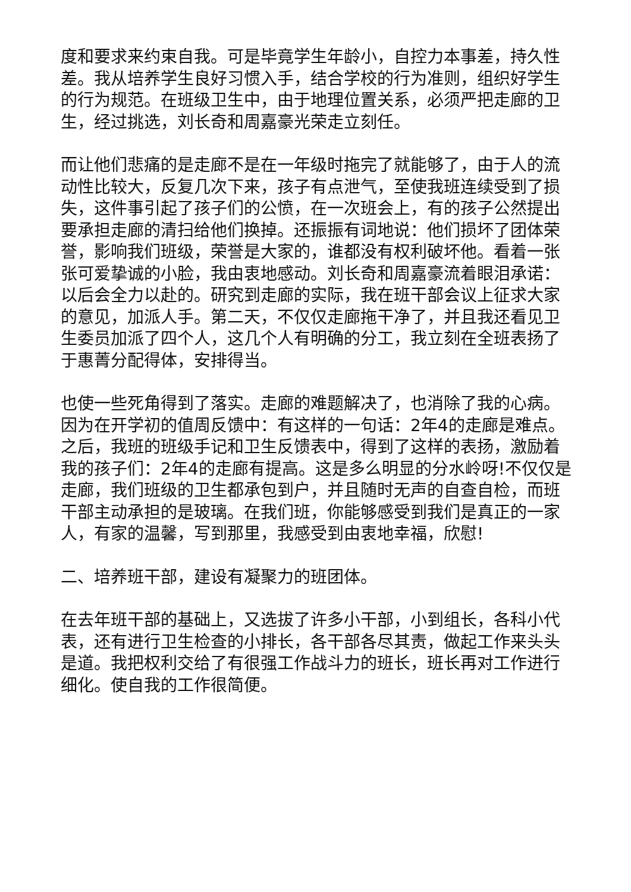度和要求来约束自我。可是毕竟学生年龄小，自控力本事差，持久性差。我从培养学生良好习惯入手，结合学校的行为准则，组织好学生的行为规范。在班级卫生中，由于地理位置关系，必须严把走廊的卫生，经过挑选，刘长奇和周嘉豪光荣走立刻任。
而让他们悲痛的是走廊不是在一年级时拖完了就能够了，由于人的流动性比较大，反复几次下来，孩子有点泄气，至使我班连续受到了损失，这件事引起了孩子们的公愤，在一次班会上，有的孩子公然提出要承担走廊的清扫给他们换掉。还振振有词地说：他们损坏了团体荣誉，影响我们班级，荣誉是大家的，谁都没有权利破坏他。看着一张张可爱挚诚的小脸，我由衷地感动。刘长奇和周嘉豪流着眼泪承诺：以后会全力以赴的。研究到走廊的实际，我在班干部会议上征求大家的意见，加派人手。第二天，不仅仅走廊拖干净了，并且我还看见卫生委员加派了四个人，这几个人有明确的分工，我立刻在全班表扬了于惠菁分配得体，安排得当。
也使一些死角得到了落实。走廊的难题解决了，也消除了我的心病。因为在开学初的值周反馈中：有这样的一句话：2年4的走廊是难点。之后，我班的班级手记和卫生反馈表中，得到了这样的表扬，激励着我的孩子们：2年4的走廊有提高。这是多么明显的分水岭呀!不仅仅是走廊，我们班级的卫生都承包到户，并且随时无声的自查自检，而班干部主动承担的是玻璃。在我们班，你能够感受到我们是真正的一家人，有家的温馨，写到那里，我感受到由衷地幸福，欣慰!
二、培养班干部，建设有凝聚力的班团体。
在去年班干部的基础上，又选拔了许多小干部，小到组长，各科小代表，还有进行卫生检查的小排长，各干部各尽其责，做起工作来头头是道。我把权利交给了有很强工作战斗力的班长，班长再对工作进行细化。使自我的工作很简便。